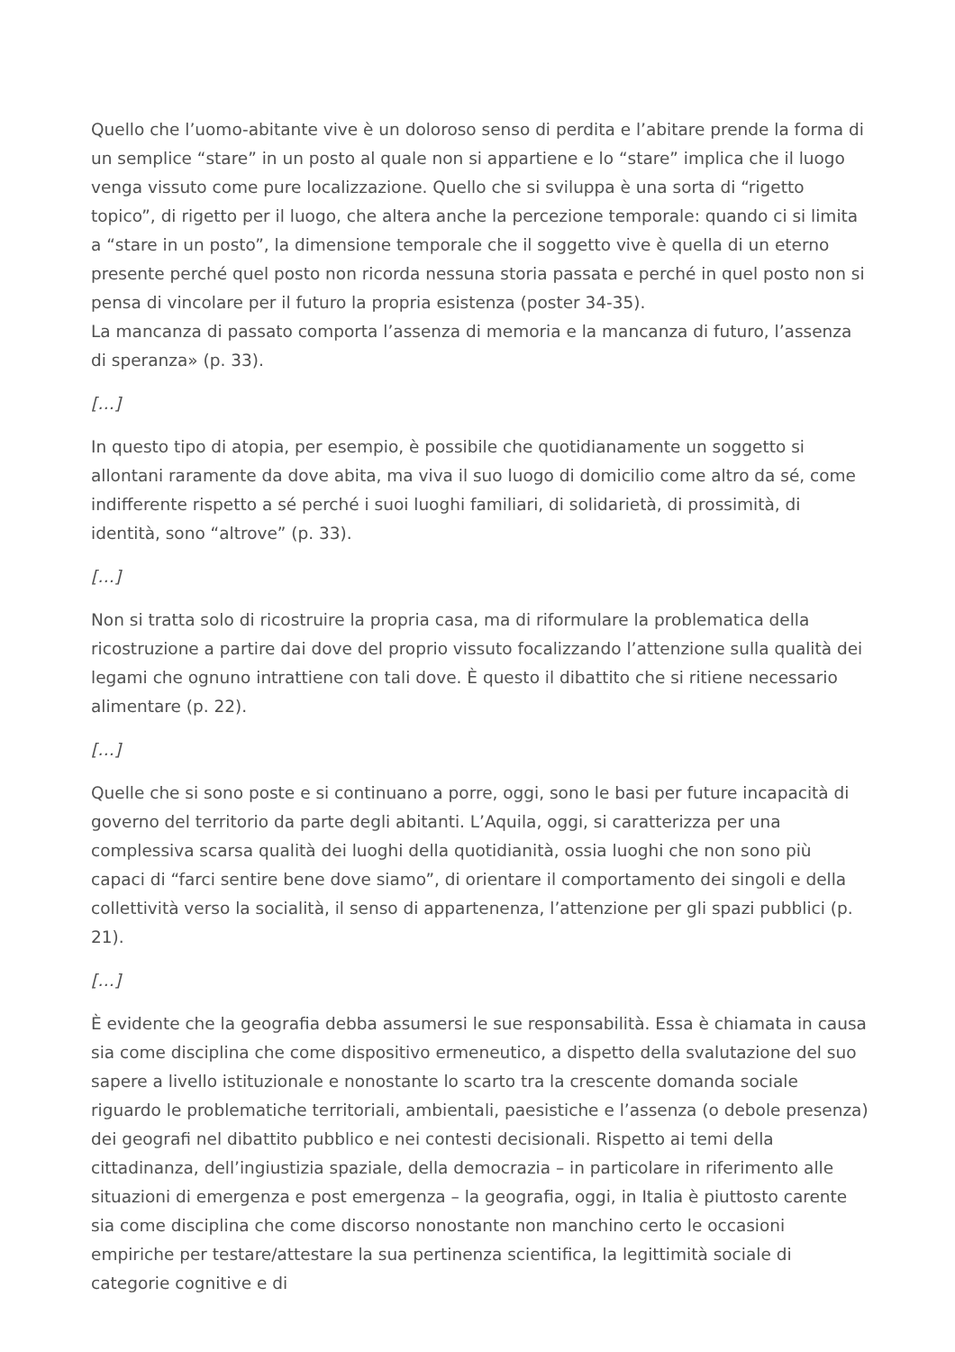Quello che l’uomo-abitante vive è un doloroso senso di perdita e l’abitare prende la forma di un semplice “stare” in un posto al quale non si appartiene e lo “stare” implica che il luogo venga vissuto come pure localizzazione. Quello che si sviluppa è una sorta di “rigetto topico”, di rigetto per il luogo, che altera anche la percezione temporale: quando ci si limita a “stare in un posto”, la dimensione temporale che il soggetto vive è quella di un eterno presente perché quel posto non ricorda nessuna storia passata e perché in quel posto non si pensa di vincolare per il futuro la propria esistenza (poster 34-35).
La mancanza di passato comporta l’assenza di memoria e la mancanza di futuro, l’assenza di speranza» (p. 33).
[…]
In questo tipo di atopia, per esempio, è possibile che quotidianamente un soggetto si allontani raramente da dove abita, ma viva il suo luogo di domicilio come altro da sé, come indifferente rispetto a sé perché i suoi luoghi familiari, di solidarietà, di prossimità, di identità, sono “altrove” (p. 33).
[…]
Non si tratta solo di ricostruire la propria casa, ma di riformulare la problematica della ricostruzione a partire dai dove del proprio vissuto focalizzando l’attenzione sulla qualità dei legami che ognuno intrattiene con tali dove. È questo il dibattito che si ritiene necessario alimentare (p. 22).
[…]
Quelle che si sono poste e si continuano a porre, oggi, sono le basi per future incapacità di governo del territorio da parte degli abitanti. L’Aquila, oggi, si caratterizza per una complessiva scarsa qualità dei luoghi della quotidianità, ossia luoghi che non sono più capaci di “farci sentire bene dove siamo”, di orientare il comportamento dei singoli e della collettività verso la socialità, il senso di appartenenza, l’attenzione per gli spazi pubblici (p. 21).
[…]
È evidente che la geografia debba assumersi le sue responsabilità. Essa è chiamata in causa sia come disciplina che come dispositivo ermeneutico, a dispetto della svalutazione del suo sapere a livello istituzionale e nonostante lo scarto tra la crescente domanda sociale riguardo le problematiche territoriali, ambientali, paesistiche e l’assenza (o debole presenza) dei geografi nel dibattito pubblico e nei contesti decisionali. Rispetto ai temi della cittadinanza, dell’ingiustizia spaziale, della democrazia – in particolare in riferimento alle situazioni di emergenza e post emergenza – la geografia, oggi, in Italia è piuttosto carente sia come disciplina che come discorso nonostante non manchino certo le occasioni empiriche per testare/attestare la sua pertinenza scientifica, la legittimità sociale di categorie cognitive e di